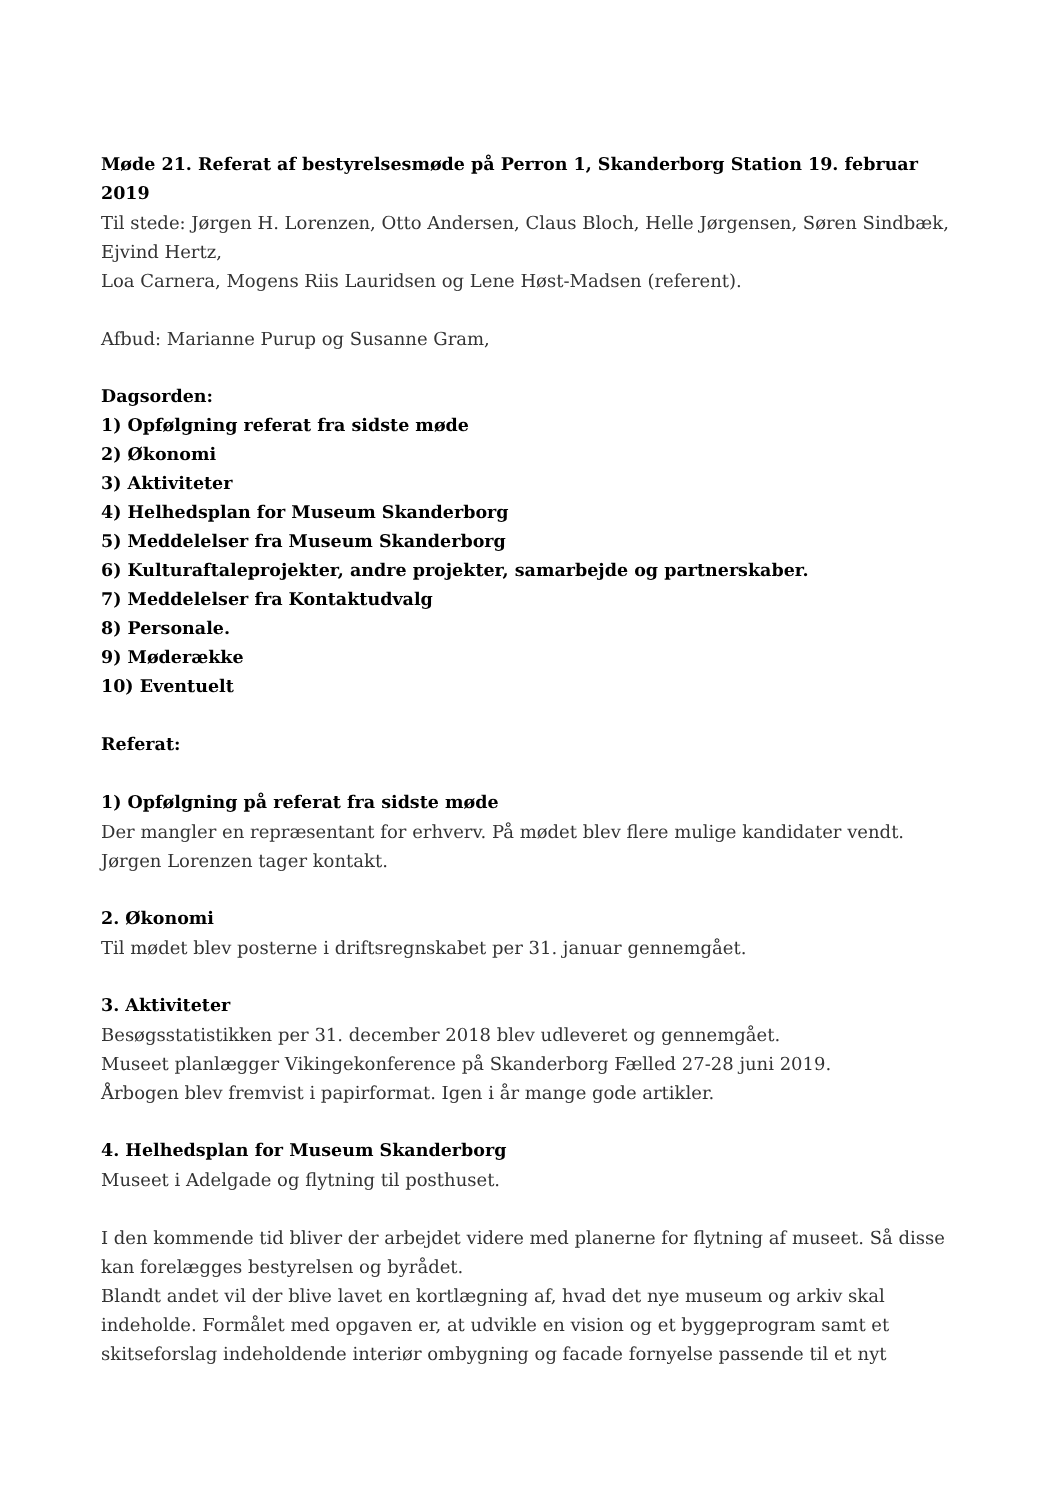Møde 21. Referat af bestyrelsesmøde på Perron 1, Skanderborg Station 19. februar 2019
Til stede: Jørgen H. Lorenzen, Otto Andersen, Claus Bloch, Helle Jørgensen, Søren Sindbæk, Ejvind Hertz,
Loa Carnera, Mogens Riis Lauridsen og Lene Høst-Madsen (referent).
Afbud: Marianne Purup og Susanne Gram,
Dagsorden:
1) Opfølgning referat fra sidste møde
2) Økonomi
3) Aktiviteter
4) Helhedsplan for Museum Skanderborg
5) Meddelelser fra Museum Skanderborg
6) Kulturaftaleprojekter, andre projekter, samarbejde og partnerskaber.
7) Meddelelser fra Kontaktudvalg
8) Personale.
9) Møderække
10) Eventuelt
Referat:
1) Opfølgning på referat fra sidste møde
Der mangler en repræsentant for erhverv. På mødet blev flere mulige kandidater vendt.
Jørgen Lorenzen tager kontakt.
2. Økonomi
Til mødet blev posterne i driftsregnskabet per 31. januar gennemgået.
3. Aktiviteter
Besøgsstatistikken per 31. december 2018 blev udleveret og gennemgået.
Museet planlægger Vikingekonference på Skanderborg Fælled 27-28 juni 2019.
Årbogen blev fremvist i papirformat. Igen i år mange gode artikler.
4. Helhedsplan for Museum Skanderborg
Museet i Adelgade og flytning til posthuset.
I den kommende tid bliver der arbejdet videre med planerne for flytning af museet. Så disse kan forelægges bestyrelsen og byrådet.
Blandt andet vil der blive lavet en kortlægning af, hvad det nye museum og arkiv skal indeholde. Formålet med opgaven er, at udvikle en vision og et byggeprogram samt et skitseforslag indeholdende interiør ombygning og facade fornyelse passende til et nyt